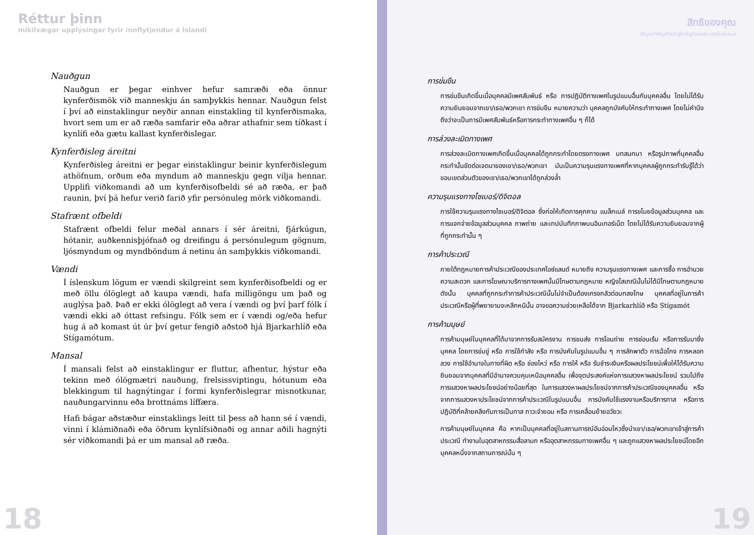Réttur þinn
mikilvægar upplýsingar fyrir innflytjendur á Íslandi
Nauðgun
Nauðgun er þegar einhver hefur samræði eða önnur kynferðismök við manneskju án samþykkis hennar. Nauðgun felst í því að einstaklingur neyðir annan einstakling til kynferðismaka, hvort sem um er að ræða samfarir eða aðrar athafnir sem tíðkast í kynlífi eða gætu kallast kynferðislegar.
Kynferðisleg áreitni
Kynferðisleg áreitni er þegar einstaklingur beinir kynferðislegum athöfnum, orðum eða myndum að manneskju gegn vilja hennar. Upplifi viðkomandi að um kynferðisofbeldi sé að ræða, er það raunin, því þá hefur verið farið yfir persónuleg mörk viðkomandi.
Stafrænt ofbeldi
Stafrænt ofbeldi felur meðal annars í sér áreitni, fjárkúgun, hótanir, auðkennisþjófnað og dreifingu á persónulegum gögnum, ljósmyndum og myndböndum á netinu án samþykkis viðkomandi.
Vændi
Í íslenskum lögum er vændi skilgreint sem kynferðisofbeldi og er með öllu ólöglegt að kaupa vændi, hafa milligöngu um það og auglýsa það. Það er ekki ólöglegt að vera í vændi og því þarf fólk í vændi ekki að óttast refsingu. Fólk sem er í vændi og/eða hefur hug á að komast út úr því getur fengið aðstoð hjá Bjarkarhlíð eða Stígamótum.
Mansal
Í mansali felst að einstaklingur er fluttur, afhentur, hýstur eða tekinn með ólögmætri nauðung, frelsissviptingu, hótunum eða blekkingum til hagnýtingar í formi kynferðislegrar misnotkunar, nauðungarvinnu eða brottnáms líffæra.
Hafi bágar aðstæður einstaklings leitt til þess að hann sé í vændi, vinni í klámiðnaði eða öðrum kynlífsiðnaði og annar aðili hagnýti sér viðkomandi þá er um mansal að ræða.
18
สิทธิของคุณ
ข้อมูลสำคัญสำหรับผู้ยถิ่นฐานในประเทศไอซ์แลนด์
การข่มขืน
การข่มขืนเกิดขึ้นเมื่อบุคคลมีเพศสัมพันธ์ หรือ การปฏิบัติทางเพศในรูปแบบอื่นกับบุคคลอื่น โดยไม่ได้รับความยินยอมจากเขา/เธอ/พวกเขา การข่มขืน หมายความว่า บุคคลถูกบังคับให้กระทำทางเพศ โดยไม่คำนึงถึงว่าจะเป็นการมีเพศสัมพันธ์หรือการกระทำทางเพศอื่น ๆ ก็ได้
การล่วงละเมิดทางเพศ
การล่วงละเมิดทางเพศเกิดขึ้นเมื่อบุคคลได้ถูกกระทำโดยตรงทางเพศ บทสนทนา หรือรูปภาพที่บุคคลอื่นกระทำนั้นขัดต่อเจตนาของเขา/เธอ/พวกเขา มันเป็นความรุนแรงทางเพศที่หากบุคคลผู้ถูกกระทำรับรู้ได้ว่าขอบเขตส่วนตัวของเขา/เธอ/พวกเขาได้ถูกล่วงล้ำ
ความรุนแรงทางไซเบอร์/ดิจิตอล
การใช้ความรุนแรงทางไซเบอร์/ดิจิตอล ซึ่งก่อให้เกิดการคุกคาม แบล็กเมล์ การขโมยข้อมูลส่วนบุคคล และการแจกจ่ายข้อมูลส่วนบุคคล ภาพถ่าย และเทปบันทึกภาพบนอินเทอร์เน็ต โดยไม่ได้รับความยินยอมจากผู้ที่ถูกกระทำนั้น ๆ
การค้าประเวณี
ภายใต้กฎหมายการค้าประเวณีของประเทศไอซ์แลนด์ หมายถึง ความรุนแรงทางเพศ และการซื้อ การอำนวยความสะดวก และการโฆษณาบริการทางเพศนั้นมีโทษตามกฎหมาย หญิงโสเภณีนั้นไม่ได้มีโทษตามกฎหมาย ดังนั้น บุคคลที่ถูกกระทำการค้าประเวณีนั้นไม่จำเป็นต้องเกรงกลัวต่อบทลงโทษ บุคคลที่อยู่ในการค้าประเวณีหรือผู้ที่พยายามจะหลีกหนีนั้น อาจขอความช่วยเหลือได้จาก Bjarkarhlíð หรือ Stígamót
การค้ามนุษย์
การค้ามนุษย์ในบุคคลที่ได้มาจากการรับสมัครงาน การขนส่ง การโอนถ่าย การซ่อนเร้น หรือการรับมาซึ่งบุคคล โดยการข่มขู่ หรือ การใช้กำลัง หรือ การบังคับในรูปแบบอื่น ๆ การลักพาตัว การฉ้อโกง การหลอกลวง การใช้อำนาจในทางที่ผิด หรือ ช่องโหว่ หรือ การให้ หรือ รับชำระเงินหรือผลประโยชน์เพื่อให้ได้รับความยินยอมจากบุคคลที่มีอำนาจควบคุมเหนือบุคคลอื่น เพื่อจุดประสงค์แห่งการแสวงหาผลประโยชน์ รวมไปถึงการแสวงหาผลประโยชน์อย่างน้อยที่สุด ในการแสวงหาผลประโยชน์จากการค้าประเวณีของบุคคลอื่น หรือจากการแสวงหาประโยชน์จากการค้าประเวณีในรูปแบบอื่น การบังคับใช้แรงงานหรือบริการทาส หรือการปฏิบัติที่คล้ายคลึงกับการเป็นทาส ภาวะจำยอม หรือ การเคลื่อนย้ายอวัยวะ
การค้ามนุษย์ในบุคคล คือ หากเป็นบุคคลที่อยู่ในสถานการณ์อันอ่อนไหวซึ่งนำเขา/เธอ/พวกเขาเข้าสู่การค้าประเวณี ทำงานในอุตสาหกรรมสื่อลามก หรืออุตสาหกรรมทางเพศอื่น ๆ และถูกแสวงหาผลประโยชน์โดยอีกบุคคลหนึ่งจากสถานการณ์นั้น ๆ
19